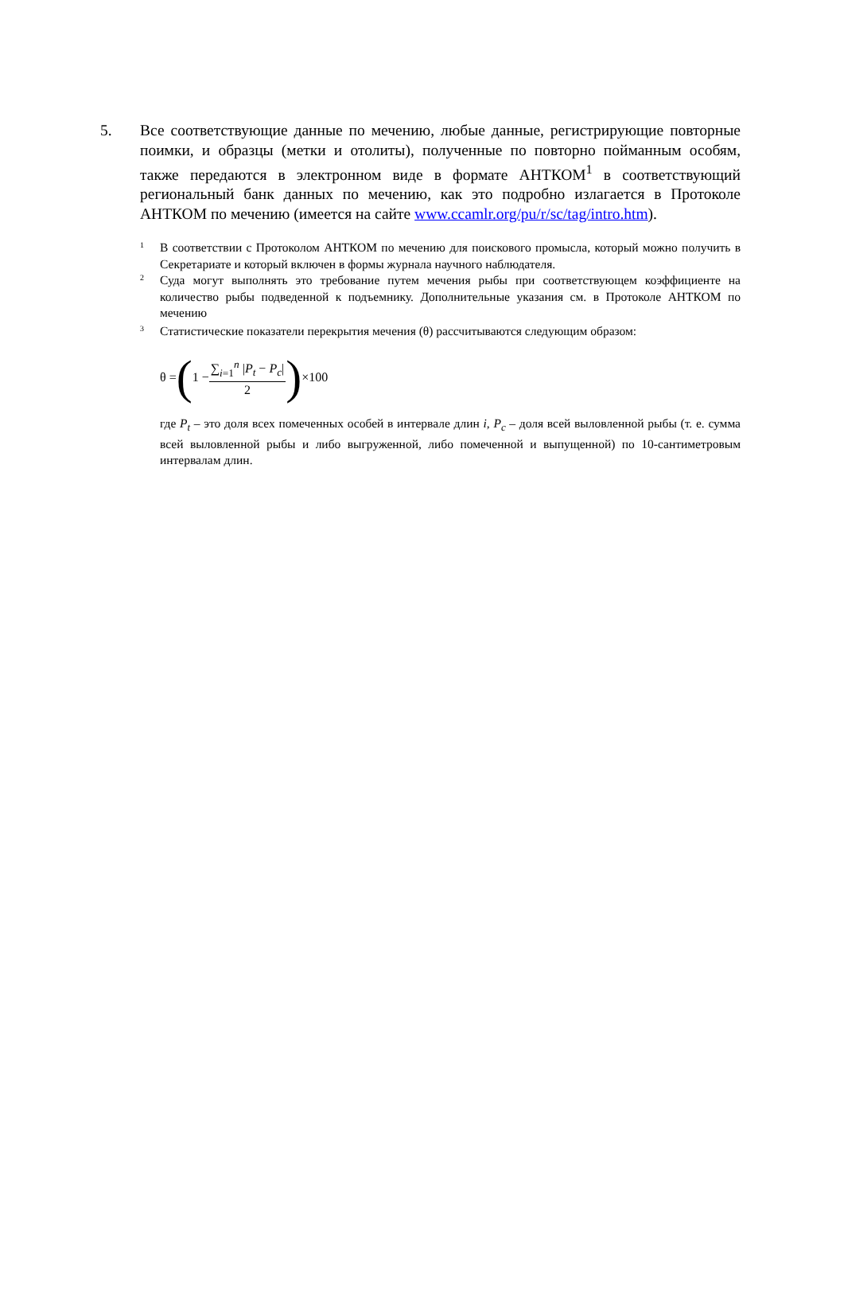5. Все соответствующие данные по мечению, любые данные, регистрирующие повторные поимки, и образцы (метки и отолиты), полученные по повторно пойманным особям, также передаются в электронном виде в формате АНТКОМ<sup>1</sup> в соответствующий региональный банк данных по мечению, как это подробно излагается в Протоколе АНТКОМ по мечению (имеется на сайте www.ccamlr.org/pu/r/sc/tag/intro.htm).
1
В соответствии с Протоколом АНТКОМ по мечению для поискового промысла, который можно получить в Секретариате и который включен в формы журнала научного наблюдателя.
2
Суда могут выполнять это требование путем мечения рыбы при соответствующем коэффициенте на количество рыбы подведенной к подъемнику. Дополнительные указания см. в Протоколе АНТКОМ по мечению
3
Статистические показатели перекрытия мечения (θ) рассчитываются следующим образом:
θ = ( 1 − ∑<sub>i=1</sub><sup>n</sup> |P<sub>t</sub> − P<sub>c</sub>| 2) ×100
где P<sub>t</sub> – это доля всех помеченных особей в интервале длин i, P<sub>c</sub> – доля всей выловленной рыбы (т. е. сумма всей выловленной рыбы и либо выгруженной, либо помеченной и выпущенной) по 10-сантиметровым интервалам длин.